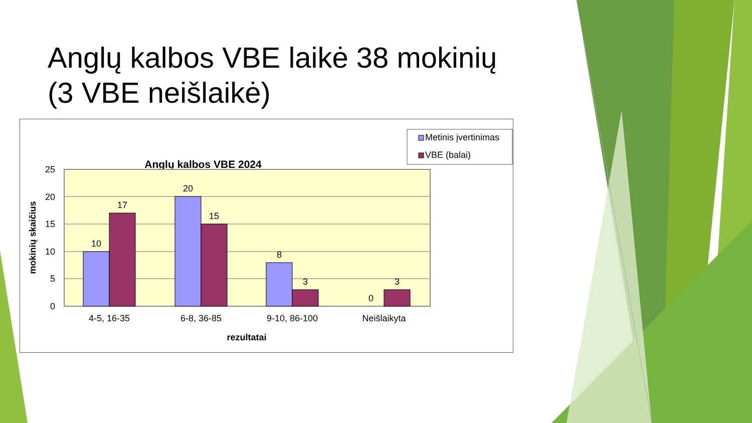Anglų kalbos VBE laikė 38 mokinių (3 VBE neišlaikė)
Anglų kalbos VBE 2024
Metinis įvertinimas
VBE (balai)
25
20
15
10
5
0
10
17
20
15
8
3
0
3
4-5, 16-35
6-8, 36-85
9-10, 86-100
Neišlaikyta
rezultatai
mokinių skaičius